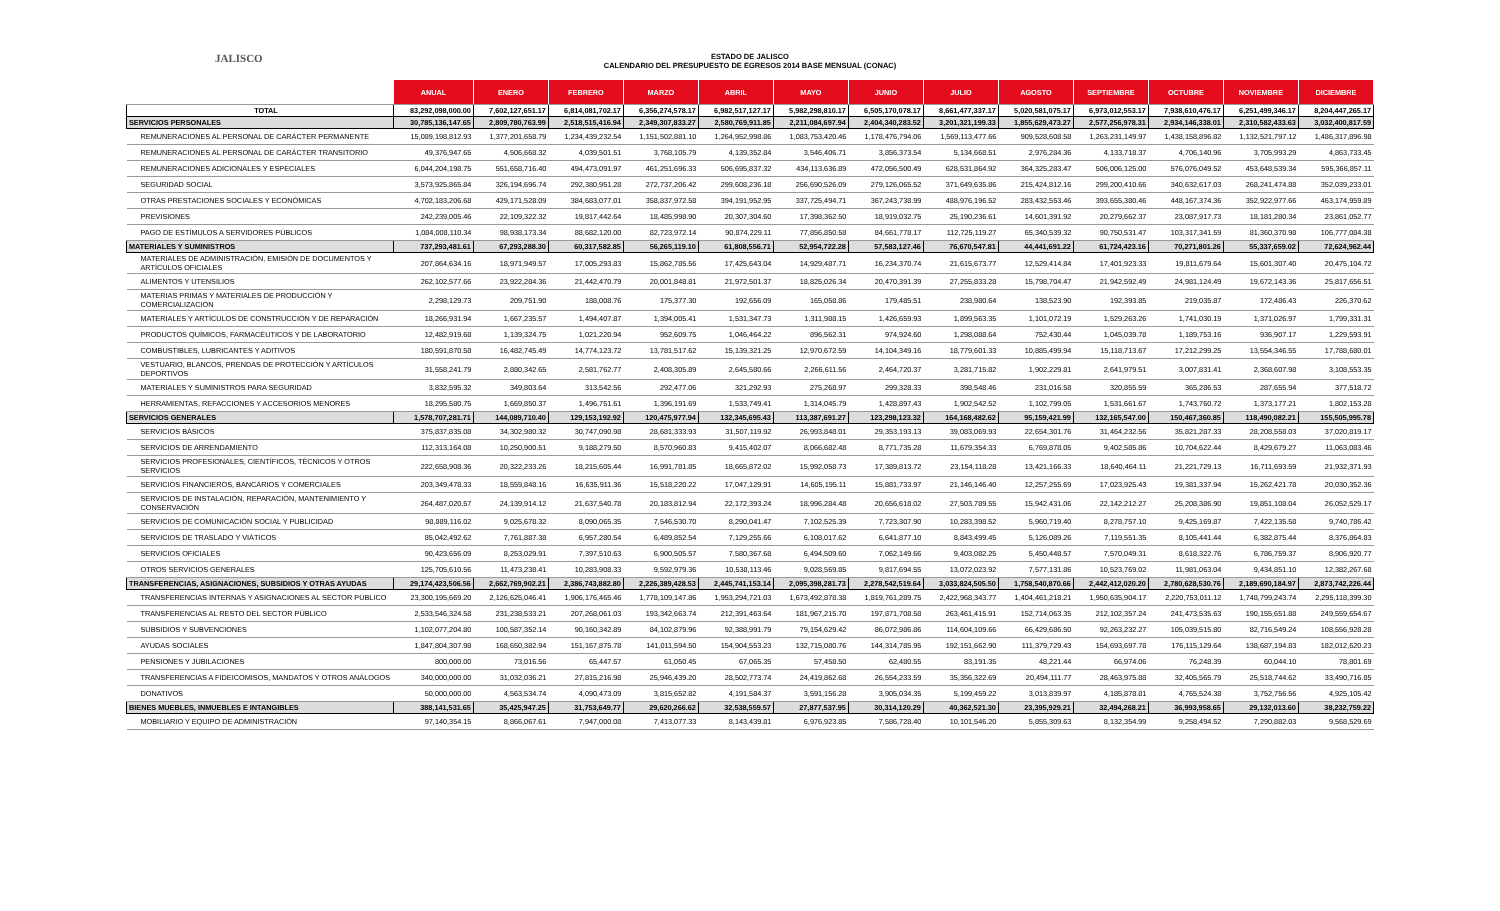JALISCO
ESTADO DE JALISCO
CALENDARIO DEL PRESUPUESTO DE EGRESOS 2014 BASE MENSUAL (CONAC)
| | ANUAL | ENERO | FEBRERO | MARZO | ABRIL | MAYO | JUNIO | JULIO | AGOSTO | SEPTIEMBRE | OCTUBRE | NOVIEMBRE | DICIEMBRE |
| --- | --- | --- | --- | --- | --- | --- | --- | --- | --- | --- | --- | --- | --- |
| TOTAL | 83,292,098,000.00 | 7,602,127,651.17 | 6,814,081,702.17 | 6,356,274,578.17 | 6,982,517,127.17 | 5,982,298,810.17 | 6,505,170,078.17 | 8,661,477,337.17 | 5,020,581,075.17 | 6,973,012,553.17 | 7,938,610,476.17 | 6,251,499,346.17 | 8,204,447,265.17 |
| SERVICIOS PERSONALES | 30,785,136,147.65 | 2,809,780,763.99 | 2,518,515,416.94 | 2,349,307,833.27 | 2,580,769,911.85 | 2,211,084,697.94 | 2,404,340,283.52 | 3,201,321,199.33 | 1,855,629,473.27 | 2,577,256,978.31 | 2,934,146,338.01 | 2,310,582,433.63 | 3,032,400,817.59 |
| REMUNERACIONES AL PERSONAL DE CARÁCTER PERMANENTE | 15,089,198,812.93 | 1,377,201,658.79 | 1,234,439,232.54 | 1,151,502,881.10 | 1,264,952,998.86 | 1,083,753,420.46 | 1,178,476,794.06 | 1,569,113,477.66 | 909,528,608.58 | 1,263,231,149.97 | 1,438,158,896.82 | 1,132,521,797.12 | 1,486,317,896.98 |
| REMUNERACIONES AL PERSONAL DE CARÁCTER TRANSITORIO | 49,376,947.65 | 4,506,668.32 | 4,039,501.51 | 3,768,105.79 | 4,139,352.84 | 3,546,406.71 | 3,856,373.54 | 5,134,668.51 | 2,976,284.36 | 4,133,718.37 | 4,706,140.96 | 3,705,993.29 | 4,863,733.45 |
| REMUNERACIONES ADICIONALES Y ESPECIALES | 6,044,204,198.75 | 551,658,716.40 | 494,473,091.97 | 461,251,696.33 | 506,695,837.32 | 434,113,636.89 | 472,056,500.49 | 628,531,864.92 | 364,325,283.47 | 506,006,125.00 | 576,076,049.52 | 453,648,539.34 | 595,366,857.11 |
| SEGURIDAD SOCIAL | 3,573,925,865.84 | 326,194,696.74 | 292,380,951.28 | 272,737,206.42 | 299,608,236.18 | 256,690,526.09 | 279,126,065.52 | 371,649,635.86 | 215,424,812.16 | 299,200,410.66 | 340,632,617.03 | 268,241,474.88 | 352,039,233.01 |
| OTRAS PRESTACIONES SOCIALES Y ECONÓMICAS | 4,702,183,206.68 | 429,171,528.09 | 384,683,077.01 | 358,837,972.58 | 394,191,952.95 | 337,725,494.71 | 367,243,738.99 | 488,976,196.52 | 283,432,553.46 | 393,655,380.46 | 448,167,374.36 | 352,922,977.66 | 463,174,959.89 |
| PREVISIONES | 242,239,005.46 | 22,109,322.32 | 19,817,442.64 | 18,485,998.90 | 20,307,304.60 | 17,398,362.50 | 18,919,032.75 | 25,190,236.61 | 14,601,391.92 | 20,279,662.37 | 23,087,917.73 | 18,181,280.34 | 23,861,052.77 |
| PAGO DE ESTÍMULOS A SERVIDORES PÚBLICOS | 1,084,008,110.34 | 98,938,173.34 | 88,682,120.00 | 82,723,972.14 | 90,874,229.11 | 77,856,850.58 | 84,661,778.17 | 112,725,119.27 | 65,340,539.32 | 90,750,531.47 | 103,317,341.59 | 81,360,370.98 | 106,777,084.38 |
| MATERIALES Y SUMINISTROS | 737,293,481.61 | 67,293,288.30 | 60,317,582.85 | 56,265,119.10 | 61,808,556.71 | 52,954,722.28 | 57,583,127.46 | 76,670,547.81 | 44,441,691.22 | 61,724,423.16 | 70,271,801.26 | 55,337,659.02 | 72,624,962.44 |
| MATERIALES DE ADMINISTRACIÓN, EMISIÓN DE DOCUMENTOS Y ARTÍCULOS OFICIALES | 207,864,634.16 | 18,971,949.57 | 17,005,293.83 | 15,862,785.56 | 17,425,643.04 | 14,929,487.71 | 16,234,370.74 | 21,615,673.77 | 12,529,414.84 | 17,401,923.33 | 19,811,679.64 | 15,601,307.40 | 20,475,104.72 |
| ALIMENTOS Y UTENSILIOS | 262,102,577.66 | 23,922,284.36 | 21,442,470.79 | 20,001,848.81 | 21,972,501.37 | 18,825,026.34 | 20,470,391.39 | 27,255,833.28 | 15,798,704.47 | 21,942,592.49 | 24,981,124.49 | 19,672,143.36 | 25,817,656.51 |
| MATERIAS PRIMAS Y MATERIALES DE PRODUCCIÓN Y COMERCIALIZACIÓN | 2,298,129.73 | 209,751.90 | 188,008.76 | 175,377.30 | 192,656.09 | 165,058.86 | 179,485.51 | 238,980.64 | 138,523.90 | 192,393.85 | 219,035.87 | 172,486.43 | 226,370.62 |
| MATERIALES Y ARTÍCULOS DE CONSTRUCCIÓN Y DE REPARACIÓN | 18,266,931.94 | 1,667,235.57 | 1,494,407.87 | 1,394,005.41 | 1,531,347.73 | 1,311,988.15 | 1,426,659.93 | 1,899,563.35 | 1,101,072.19 | 1,529,263.26 | 1,741,030.19 | 1,371,026.97 | 1,799,331.31 |
| PRODUCTOS QUÍMICOS, FARMACÉUTICOS Y DE LABORATORIO | 12,482,919.68 | 1,139,324.75 | 1,021,220.94 | 952,609.75 | 1,046,464.22 | 896,562.31 | 974,924.60 | 1,298,088.64 | 752,430.44 | 1,045,039.78 | 1,189,753.16 | 936,907.17 | 1,229,593.91 |
| COMBUSTIBLES, LUBRICANTES Y ADITIVOS | 180,591,870.58 | 16,482,745.49 | 14,774,123.72 | 13,781,517.62 | 15,139,321.25 | 12,970,672.59 | 14,104,349.16 | 18,779,601.33 | 10,885,499.94 | 15,118,713.67 | 17,212,299.25 | 13,554,346.55 | 17,788,680.01 |
| VESTUARIO, BLANCOS, PRENDAS DE PROTECCIÓN Y ARTÍCULOS DEPORTIVOS | 31,558,241.79 | 2,880,342.65 | 2,581,762.77 | 2,408,305.89 | 2,645,580.66 | 2,266,611.56 | 2,464,720.37 | 3,281,715.82 | 1,902,229.81 | 2,641,979.51 | 3,007,831.41 | 2,368,607.98 | 3,108,553.35 |
| MATERIALES Y SUMINISTROS PARA SEGURIDAD | 3,832,595.32 | 349,803.64 | 313,542.56 | 292,477.06 | 321,292.93 | 275,268.97 | 299,328.33 | 398,548.46 | 231,016.58 | 320,855.59 | 365,286.53 | 287,655.94 | 377,518.72 |
| HERRAMIENTAS, REFACCIONES Y ACCESORIOS MENORES | 18,295,580.75 | 1,669,850.37 | 1,496,751.61 | 1,396,191.69 | 1,533,749.41 | 1,314,045.79 | 1,428,897.43 | 1,902,542.52 | 1,102,799.05 | 1,531,661.67 | 1,743,760.72 | 1,373,177.21 | 1,802,153.28 |
| SERVICIOS GENERALES | 1,578,707,281.71 | 144,089,710.40 | 129,153,192.92 | 120,475,977.94 | 132,345,695.43 | 113,387,691.27 | 123,298,123.32 | 164,168,482.62 | 95,159,421.99 | 132,165,547.00 | 150,467,360.85 | 118,490,082.21 | 155,505,995.78 |
| SERVICIOS BÁSICOS | 375,837,835.08 | 34,302,980.32 | 30,747,090.98 | 28,681,333.93 | 31,507,119.92 | 26,993,848.01 | 29,353,193.13 | 39,083,069.93 | 22,654,301.76 | 31,464,232.56 | 35,821,287.33 | 28,208,558.03 | 37,020,819.17 |
| SERVICIOS DE ARRENDAMIENTO | 112,313,164.08 | 10,250,900.51 | 9,188,279.50 | 8,570,960.83 | 9,415,402.07 | 8,066,682.48 | 8,771,735.28 | 11,679,354.33 | 6,769,878.05 | 9,402,585.86 | 10,704,622.44 | 8,429,679.27 | 11,063,083.46 |
| SERVICIOS PROFESIONALES, CIENTÍFICOS, TÉCNICOS Y OTROS SERVICIOS | 222,658,908.36 | 20,322,233.26 | 18,215,605.44 | 16,991,781.85 | 18,665,872.02 | 15,992,058.73 | 17,389,813.72 | 23,154,118.28 | 13,421,166.33 | 18,640,464.11 | 21,221,729.13 | 16,711,693.59 | 21,932,371.93 |
| SERVICIOS FINANCIEROS, BANCARIOS Y COMERCIALES | 203,349,478.33 | 18,559,848.16 | 16,635,911.36 | 15,518,220.22 | 17,047,129.91 | 14,605,195.11 | 15,881,733.97 | 21,146,146.40 | 12,257,255.69 | 17,023,925.43 | 19,381,337.94 | 15,262,421.78 | 20,030,352.36 |
| SERVICIOS DE INSTALACIÓN, REPARACIÓN, MANTENIMIENTO Y CONSERVACIÓN | 264,487,020.57 | 24,139,914.12 | 21,637,540.78 | 20,183,812.94 | 22,172,393.24 | 18,996,284.48 | 20,656,618.02 | 27,503,789.55 | 15,942,431.06 | 22,142,212.27 | 25,208,386.90 | 19,851,108.04 | 26,052,529.17 |
| SERVICIOS DE COMUNICACIÓN SOCIAL Y PUBLICIDAD | 98,889,116.02 | 9,025,678.32 | 8,090,065.35 | 7,546,530.70 | 8,290,041.47 | 7,102,525.39 | 7,723,307.90 | 10,283,398.52 | 5,960,719.40 | 8,278,757.10 | 9,425,169.87 | 7,422,135.58 | 9,740,786.42 |
| SERVICIOS DE TRASLADO Y VIÁTICOS | 85,042,492.62 | 7,761,887.38 | 6,957,280.54 | 6,489,852.54 | 7,129,255.66 | 6,108,017.62 | 6,641,877.10 | 8,843,499.45 | 5,126,089.26 | 7,119,551.35 | 8,105,441.44 | 6,382,875.44 | 8,376,864.83 |
| SERVICIOS OFICIALES | 90,423,656.09 | 8,253,029.91 | 7,397,510.63 | 6,900,505.57 | 7,580,367.68 | 6,494,509.60 | 7,062,149.66 | 9,403,082.25 | 5,450,448.57 | 7,570,049.31 | 8,618,322.76 | 6,786,759.37 | 8,906,920.77 |
| OTROS SERVICIOS GENERALES | 125,705,610.56 | 11,473,238.41 | 10,283,908.33 | 9,592,979.36 | 10,538,113.46 | 9,028,569.85 | 9,817,694.55 | 13,072,023.92 | 7,577,131.86 | 10,523,769.02 | 11,981,063.04 | 9,434,851.10 | 12,382,267.68 |
| TRANSFERENCIAS, ASIGNACIONES, SUBSIDIOS Y OTRAS AYUDAS | 29,174,423,506.56 | 2,662,769,902.21 | 2,386,743,882.80 | 2,226,389,428.53 | 2,445,741,153.14 | 2,095,398,281.73 | 2,278,542,519.64 | 3,033,824,505.50 | 1,758,540,870.66 | 2,442,412,020.20 | 2,780,628,530.76 | 2,189,690,184.97 | 2,873,742,226.44 |
| TRANSFERENCIAS INTERNAS Y ASIGNACIONES AL SECTOR PÚBLICO | 23,300,195,669.20 | 2,126,625,046.41 | 1,906,176,465.46 | 1,778,109,147.86 | 1,953,294,721.03 | 1,673,492,878.38 | 1,819,761,289.75 | 2,422,968,343.77 | 1,404,461,218.21 | 1,950,635,904.17 | 2,220,753,011.12 | 1,748,799,243.74 | 2,295,118,399.30 |
| TRANSFERENCIAS AL RESTO DEL SECTOR PÚBLICO | 2,533,546,324.58 | 231,238,533.21 | 207,268,061.03 | 193,342,663.74 | 212,391,463.64 | 181,967,215.70 | 197,871,708.58 | 263,461,415.91 | 152,714,063.35 | 212,102,357.24 | 241,473,535.63 | 190,155,651.88 | 249,559,654.67 |
| SUBSIDIOS Y SUBVENCIONES | 1,102,077,204.80 | 100,587,352.14 | 90,160,342.89 | 84,102,879.96 | 92,388,991.79 | 79,154,629.42 | 86,072,986.86 | 114,604,109.66 | 66,429,686.50 | 92,263,232.27 | 105,039,515.80 | 82,716,549.24 | 108,556,928.28 |
| AYUDAS SOCIALES | 1,847,804,307.98 | 168,650,382.94 | 151,167,875.78 | 141,011,594.50 | 154,904,553.23 | 132,715,080.76 | 144,314,785.95 | 192,151,662.90 | 111,379,729.43 | 154,693,697.78 | 176,115,129.64 | 138,687,194.83 | 182,012,620.23 |
| PENSIONES Y JUBILACIONES | 800,000.00 | 73,016.56 | 65,447.57 | 61,050.45 | 67,065.35 | 57,458.50 | 62,480.55 | 83,191.35 | 48,221.44 | 66,974.06 | 76,248.39 | 60,044.10 | 78,801.69 |
| TRANSFERENCIAS A FIDEICOMISOS, MANDATOS Y OTROS ANÁLOGOS | 340,000,000.00 | 31,032,036.21 | 27,815,216.98 | 25,946,439.20 | 28,502,773.74 | 24,419,862.68 | 26,554,233.59 | 35,356,322.69 | 20,494,111.77 | 28,463,975.88 | 32,405,565.79 | 25,518,744.62 | 33,490,716.85 |
| DONATIVOS | 50,000,000.00 | 4,563,534.74 | 4,090,473.09 | 3,815,652.82 | 4,191,584.37 | 3,591,156.28 | 3,905,034.35 | 5,199,459.22 | 3,013,839.97 | 4,185,878.81 | 4,765,524.38 | 3,752,756.56 | 4,925,105.42 |
| BIENES MUEBLES, INMUEBLES E INTANGIBLES | 388,141,531.65 | 35,425,947.25 | 31,753,649.77 | 29,620,266.62 | 32,538,559.57 | 27,877,537.95 | 30,314,120.29 | 40,362,521.30 | 23,395,929.21 | 32,494,268.21 | 36,993,958.65 | 29,132,013.60 | 38,232,759.22 |
| MOBILIARIO Y EQUIPO DE ADMINISTRACIÓN | 97,140,354.15 | 8,866,067.61 | 7,947,000.08 | 7,413,077.33 | 8,143,439.81 | 6,976,923.85 | 7,586,728.40 | 10,101,546.20 | 5,855,309.63 | 8,132,354.99 | 9,258,494.52 | 7,290,882.03 | 9,568,529.69 |